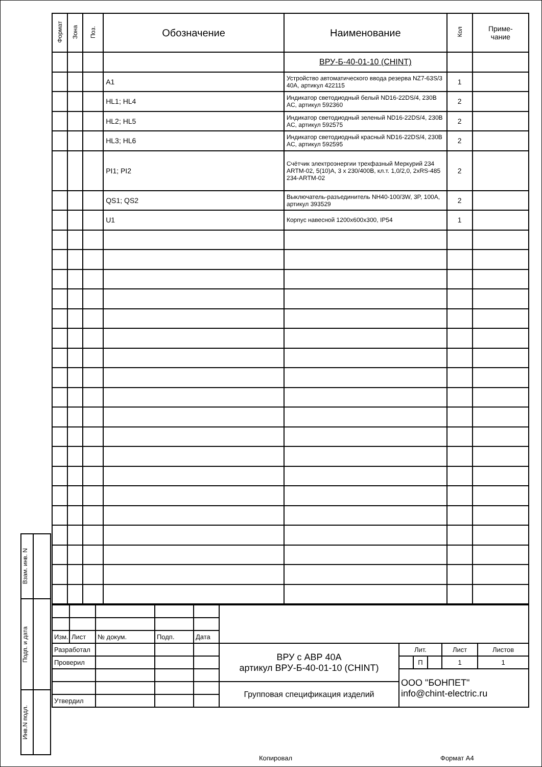| Взам. инв. N | |
| Подп. и дата | |
| Инв.N подл. | |
| Формат | Зона | Поз. | Обозначение | Наименование | Кол | Приме- чание |
| --- | --- | --- | --- | --- | --- | --- |
| | | | | ВРУ-Б-40-01-10 (CHINT) | | |
| | | | A1 | Устройство автоматического ввода резерва NZ7-63S/3 40A, артикул 422115 | 1 | |
| | | | HL1; HL4 | Индикатор светодиодный белый ND16-22DS/4, 230В AC, артикул 592360 | 2 | |
| | | | HL2; HL5 | Индикатор светодиодный зеленый ND16-22DS/4, 230В AC, артикул 592575 | 2 | |
| | | | HL3; HL6 | Индикатор светодиодный красный ND16-22DS/4, 230В AC, артикул 592595 | 2 | |
| | | | PI1; PI2 | Счётчик электроэнергии трехфазный Меркурий 234 ARTM-02, 5(10)A, 3 x 230/400В, кл.т. 1,0/2,0, 2xRS-485 234-ARTM-02 | 2 | |
| | | | QS1; QS2 | Выключатель-разъединитель NH40-100/3W, 3P, 100A, артикул 393529 | 2 | |
| | | | U1 | Корпус навесной 1200x600x300, IP54 | 1 | |
| Изм. | Лист | № докум. | Подп. | Дата | | | | | | |
| Разработал | | | | | ВРУ с АВР 40А артикул ВРУ-Б-40-01-10 (CHINT) | Лит. | | | Лист | Листов |
| Проверил | | | | | | | П | | 1 | 1 |
| | | | | | | ООО "БОНПЕТ" info@chint-electric.ru | | | | |
| | | | | | Групповая спецификация изделий | | | | | |
| Утвердил | | | | | | | | | | |
Копировал Формат А4